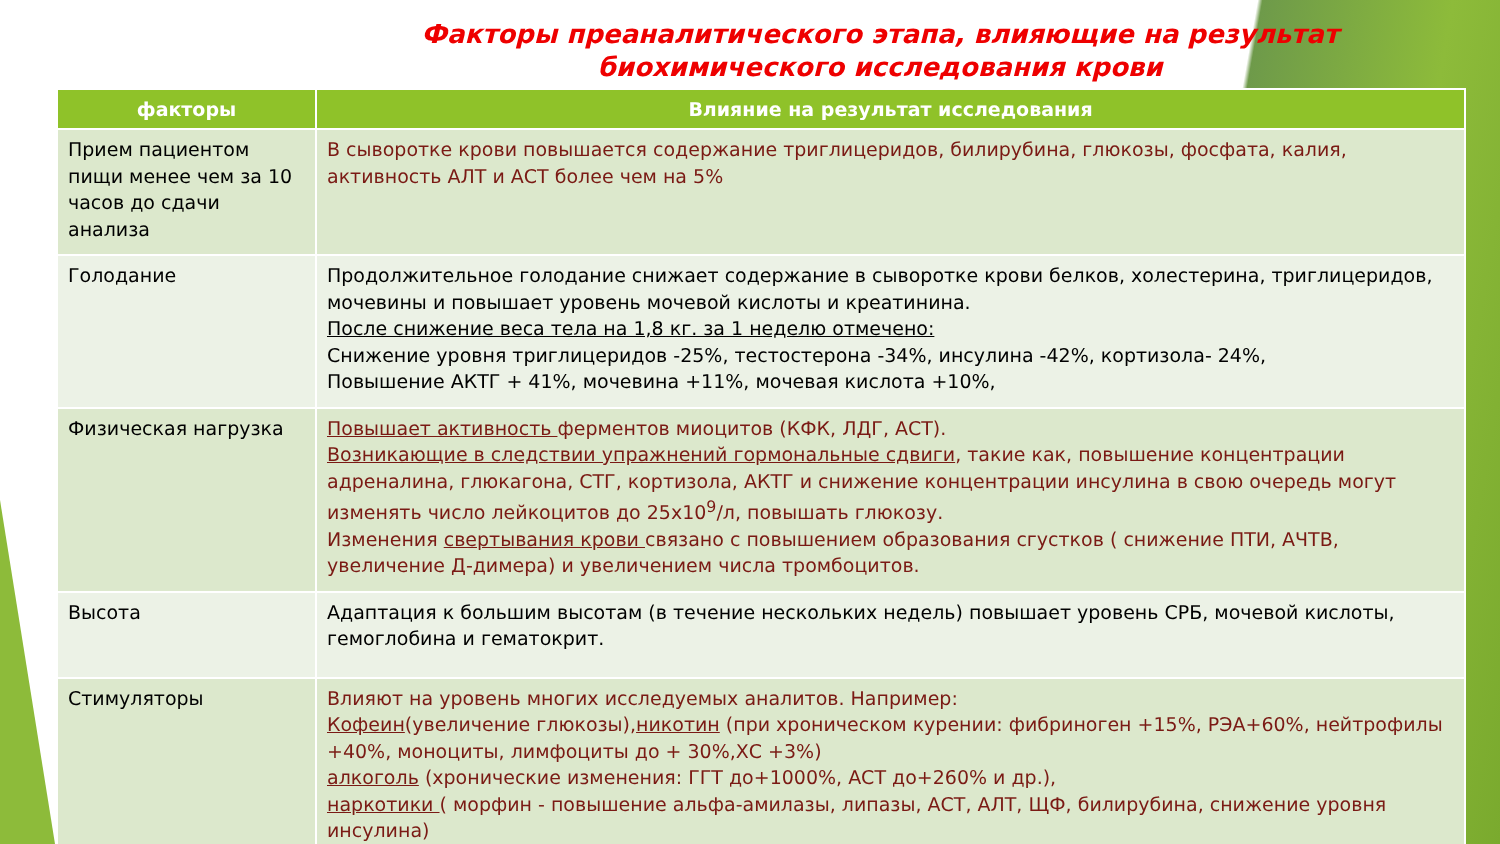Факторы преаналитического этапа, влияющие на результат биохимического исследования крови
| факторы | Влияние на результат исследования |
| --- | --- |
| Прием пациентом пищи менее чем за 10 часов до сдачи анализа | В сыворотке крови повышается содержание триглицеридов, билирубина, глюкозы, фосфата, калия, активность АЛТ и АСТ более чем на 5% |
| Голодание | Продолжительное голодание снижает содержание в сыворотке крови белков, холестерина, триглицеридов, мочевины и повышает уровень мочевой кислоты и креатинина. После снижение веса тела на 1,8 кг. за 1 неделю отмечено: Снижение уровня триглицеридов -25%, тестостерона -34%, инсулина -42%, кортизола- 24%, Повышение АКТГ + 41%, мочевина +11%, мочевая кислота +10%, |
| Физическая нагрузка | Повышает активность ферментов миоцитов (КФК, ЛДГ, АСТ). Возникающие в следствии упражнений гормональные сдвиги , такие как, повышение концентрации адреналина, глюкагона, СТГ, кортизола, АКТГ и снижение концентрации инсулина в свою очередь могут изменять число лейкоцитов до 25х10<sup>9</sup>/л, повышать глюкозу. Изменения свертывания крови связано с повышением образования сгустков ( снижение ПТИ, АЧТВ, увеличение Д-димера) и увеличением числа тромбоцитов. |
| Высота | Адаптация к большим высотам (в течение нескольких недель) повышает уровень СРБ, мочевой кислоты, гемоглобина и гематокрит. |
| Стимуляторы | Влияют на уровень многих исследуемых аналитов. Например: Кофеин (увеличение глюкозы), никотин (при хроническом курении: фибриноген +15%, РЭА+60%, нейтрофилы +40%, моноциты, лимфоциты до + 30%,ХС +3%) алкоголь (хронические изменения: ГГТ до+1000%, АСТ до+260% и др.), наркотики ( морфин - повышение альфа-амилазы, липазы, АСТ, АЛТ, ЩФ, билирубина, снижение уровня инсулина) |